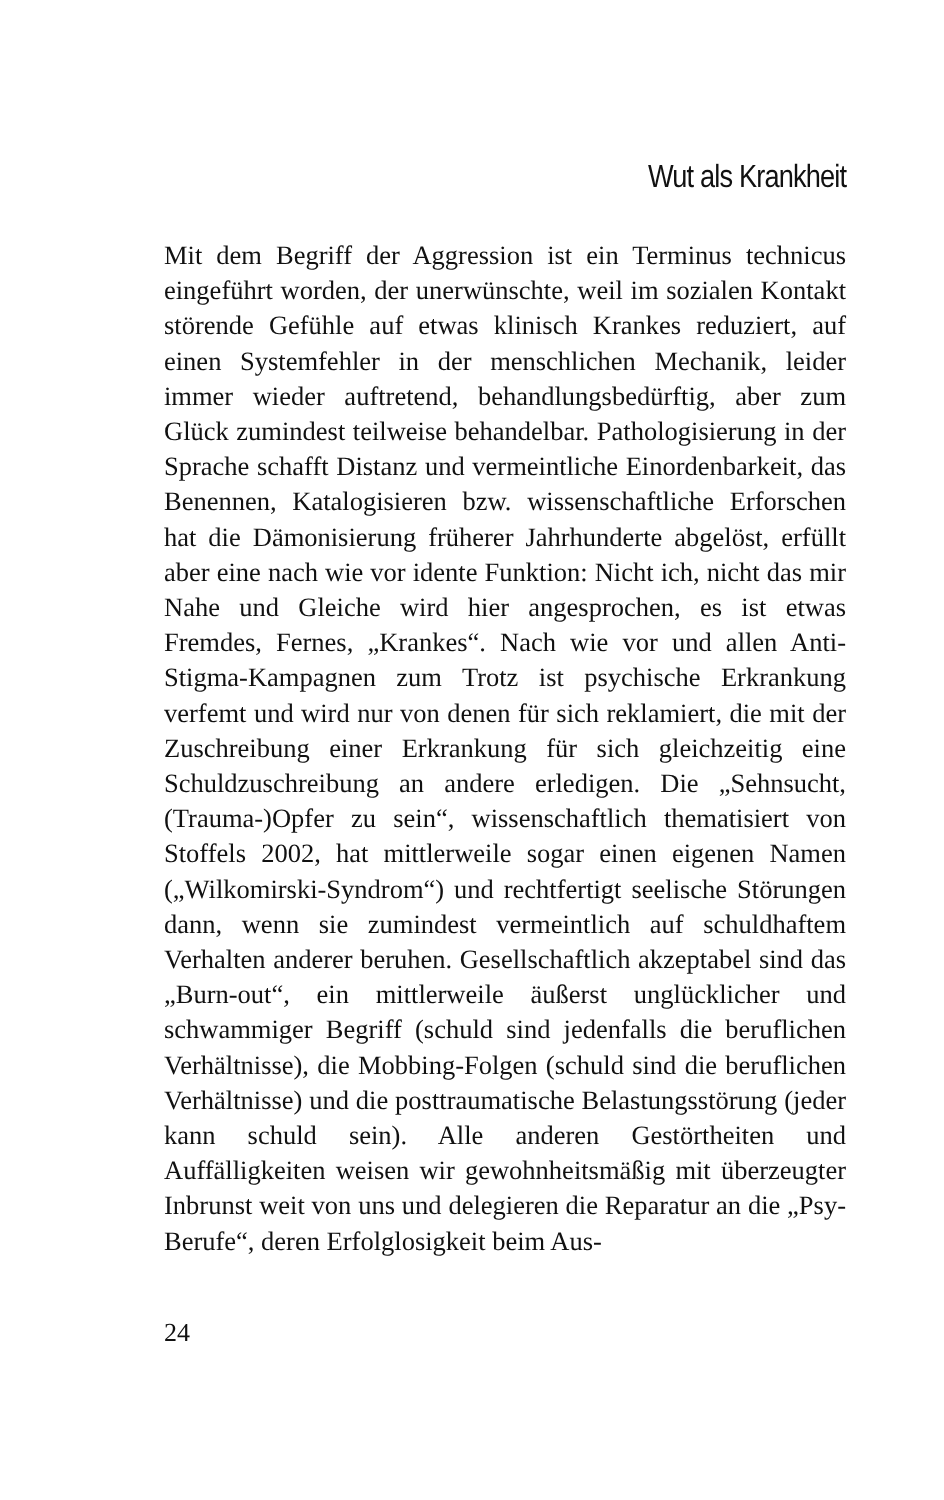Wut als Krankheit
Mit dem Begriff der Aggression ist ein Terminus technicus eingeführt worden, der unerwünschte, weil im sozialen Kontakt störende Gefühle auf etwas klinisch Krankes reduziert, auf einen Systemfehler in der menschlichen Mechanik, leider immer wieder auftretend, behandlungsbedürftig, aber zum Glück zumindest teilweise behandelbar. Pathologisierung in der Sprache schafft Distanz und vermeintliche Einordenbarkeit, das Benennen, Katalogisieren bzw. wissenschaftliche Erforschen hat die Dämonisierung früherer Jahrhunderte abgelöst, erfüllt aber eine nach wie vor idente Funktion: Nicht ich, nicht das mir Nahe und Gleiche wird hier angesprochen, es ist etwas Fremdes, Fernes, „Krankes“. Nach wie vor und allen Anti-Stigma-Kampagnen zum Trotz ist psychische Erkrankung verfemt und wird nur von denen für sich reklamiert, die mit der Zuschreibung einer Erkrankung für sich gleichzeitig eine Schuldzuschreibung an andere erledigen. Die „Sehnsucht, (Trauma-)Opfer zu sein“, wissenschaftlich thematisiert von Stoffels 2002, hat mittlerweile sogar einen eigenen Namen („Wilkomirski-Syndrom“) und rechtfertigt seelische Störungen dann, wenn sie zumindest vermeintlich auf schuldhaftem Verhalten anderer beruhen. Gesellschaftlich akzeptabel sind das „Burn-out“, ein mittlerweile äußerst unglücklicher und schwammiger Begriff (schuld sind jedenfalls die beruflichen Verhältnisse), die Mobbing-Folgen (schuld sind die beruflichen Verhältnisse) und die posttraumatische Belastungsstörung (jeder kann schuld sein). Alle anderen Gestörtheiten und Auffälligkeiten weisen wir gewohnheitsmäßig mit überzeugter Inbrunst weit von uns und delegieren die Reparatur an die „Psy-Berufe“, deren Erfolglosigkeit beim Aus-
24